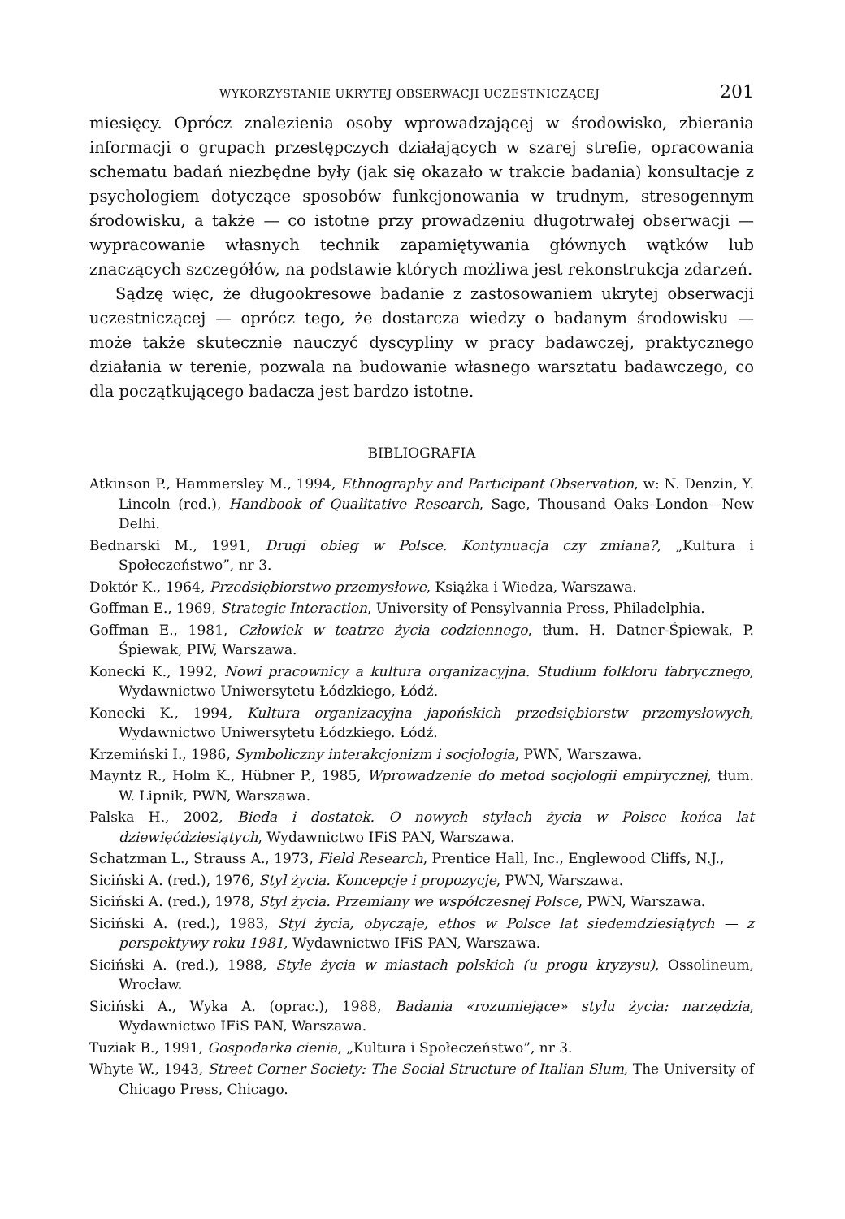WYKORZYSTANIE UKRYTEJ OBSERWACJI UCZESTNICZĄCEJ 201
miesięcy. Oprócz znalezienia osoby wprowadzającej w środowisko, zbierania informacji o grupach przestępczych działających w szarej strefie, opracowania schematu badań niezbędne były (jak się okazało w trakcie badania) konsultacje z psychologiem dotyczące sposobów funkcjonowania w trudnym, stresogennym środowisku, a także — co istotne przy prowadzeniu długotrwałej obserwacji — wypracowanie własnych technik zapamiętywania głównych wątków lub znaczących szczegółów, na podstawie których możliwa jest rekonstrukcja zdarzeń.
Sądzę więc, że długookresowe badanie z zastosowaniem ukrytej obserwacji uczestniczącej — oprócz tego, że dostarcza wiedzy o badanym środowisku — może także skutecznie nauczyć dyscypliny w pracy badawczej, praktycznego działania w terenie, pozwala na budowanie własnego warsztatu badawczego, co dla początkującego badacza jest bardzo istotne.
BIBLIOGRAFIA
Atkinson P., Hammersley M., 1994, Ethnography and Participant Observation, w: N. Denzin, Y. Lincoln (red.), Handbook of Qualitative Research, Sage, Thousand Oaks–London––New Delhi.
Bednarski M., 1991, Drugi obieg w Polsce. Kontynuacja czy zmiana?, „Kultura i Społeczeństwo”, nr 3.
Doktór K., 1964, Przedsiębiorstwo przemysłowe, Książka i Wiedza, Warszawa.
Goffman E., 1969, Strategic Interaction, University of Pensylvannia Press, Philadelphia.
Goffman E., 1981, Człowiek w teatrze życia codziennego, tłum. H. Datner-Śpiewak, P. Śpiewak, PIW, Warszawa.
Konecki K., 1992, Nowi pracownicy a kultura organizacyjna. Studium folkloru fabrycznego, Wydawnictwo Uniwersytetu Łódzkiego, Łódź.
Konecki K., 1994, Kultura organizacyjna japońskich przedsiębiorstw przemysłowych, Wydawnictwo Uniwersytetu Łódzkiego. Łódź.
Krzemiński I., 1986, Symboliczny interakcjonizm i socjologia, PWN, Warszawa.
Mayntz R., Holm K., Hübner P., 1985, Wprowadzenie do metod socjologii empirycznej, tłum. W. Lipnik, PWN, Warszawa.
Palska H., 2002, Bieda i dostatek. O nowych stylach życia w Polsce końca lat dziewięćdziesiątych, Wydawnictwo IFiS PAN, Warszawa.
Schatzman L., Strauss A., 1973, Field Research, Prentice Hall, Inc., Englewood Cliffs, N.J.,
Siciński A. (red.), 1976, Styl życia. Koncepcje i propozycje, PWN, Warszawa.
Siciński A. (red.), 1978, Styl życia. Przemiany we współczesnej Polsce, PWN, Warszawa.
Siciński A. (red.), 1983, Styl życia, obyczaje, ethos w Polsce lat siedemdziesiątych — z perspektywy roku 1981, Wydawnictwo IFiS PAN, Warszawa.
Siciński A. (red.), 1988, Style życia w miastach polskich (u progu kryzysu), Ossolineum, Wrocław.
Siciński A., Wyka A. (oprac.), 1988, Badania «rozumiejące» stylu życia: narzędzia, Wydawnictwo IFiS PAN, Warszawa.
Tuziak B., 1991, Gospodarka cienia, „Kultura i Społeczeństwo”, nr 3.
Whyte W., 1943, Street Corner Society: The Social Structure of Italian Slum, The University of Chicago Press, Chicago.